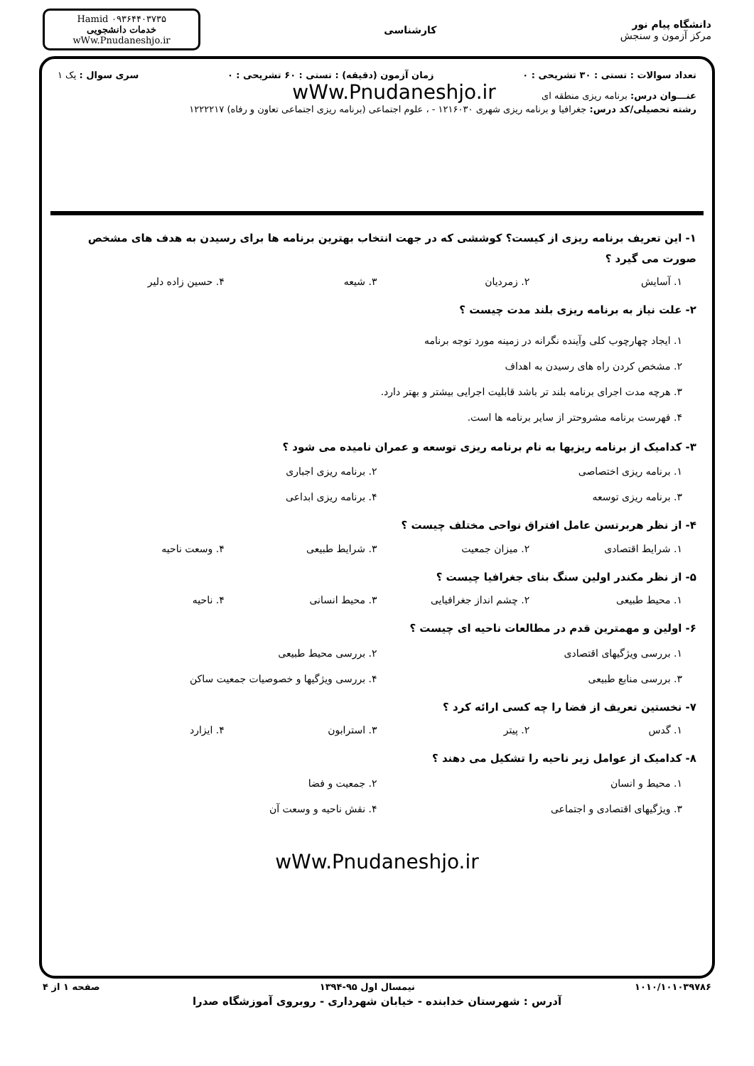دانشگاه پیام نور
مرکز آزمون و سنجش
کارشناسی
Hamid ۰۹۳۶۴۴۰۳۷۳۵
خدمات دانشجویی
wWw.Pnudaneshjo.ir
تعداد سوالات : تستی : ۳۰ تشریحی : ۰ زمان آزمون (دقیقه) : تستی : ۶۰ تشریحی : ۰ سری سوال : یک ۱
عنـــوان درس: برنامه ریزی منطقه ای wWw.Pnudaneshjo.ir
رشته تحصیلی/کد درس: جغرافیا و برنامه ریزی شهری ۱۲۱۶۰۳۰ - ، علوم اجتماعی (برنامه ریزی اجتماعی تعاون و رفاه) ۱۲۲۲۲۱۷
۱- این تعریف برنامه ریزی از کیست؟ کوششی که در جهت انتخاب بهترین برنامه ها برای رسیدن به هدف های مشخص صورت می گیرد ؟
۱. آسایش
۲. زمردیان
۳. شیعه
۴. حسین زاده دلیر
۲- علت نیاز به برنامه ریزی بلند مدت چیست ؟
۱. ایجاد چهارچوب کلی وآینده نگرانه در زمینه مورد توجه برنامه
۲. مشخص کردن راه های رسیدن به اهداف
۳. هرچه مدت اجرای برنامه بلند تر باشد قابلیت اجرایی بیشتر و بهتر دارد.
۴. فهرست برنامه مشروحتر از سایر برنامه ها است.
۳- کدامیک از برنامه ریزیها به نام برنامه ریزی توسعه و عمران نامیده می شود ؟
۱. برنامه ریزی اختصاصی
۲. برنامه ریزی اجباری
۳. برنامه ریزی توسعه
۴. برنامه ریزی ابداعی
۴- از نظر هربرتسن عامل افتراق نواحی مختلف چیست ؟
۱. شرایط اقتصادی
۲. میزان جمعیت
۳. شرایط طبیعی
۴. وسعت ناحیه
۵- از نظر مکندر اولین سنگ بنای جغرافیا چیست ؟
۱. محیط طبیعی
۲. چشم انداز جغرافیایی
۳. محیط انسانی
۴. ناحیه
۶- اولین و مهمترین قدم در مطالعات ناحیه ای چیست ؟
۱. بررسی ویژگیهای اقتصادی
۲. بررسی محیط طبیعی
۳. بررسی منابع طبیعی
۴. بررسی ویژگیها و خصوصیات جمعیت ساکن
۷- نخستین تعریف از فضا را چه کسی ارائه کرد ؟
۱. گدس
۲. پیتر
۳. استرابون
۴. ایزارد
۸- کدامیک از عوامل زیر ناحیه را تشکیل می دهند ؟
۱. محیط و انسان
۲. جمعیت و فضا
۳. ویژگیهای اقتصادی و اجتماعی
۴. نقش ناحیه و وسعت آن
wWw.Pnudaneshjo.ir
۱۰۱۰/۱۰۱۰۳۹۷۸۶ نیمسال اول ۹۵-۱۳۹۴ صفحه ۱ از ۴
آدرس : شهرستان خدابنده - خیابان شهرداری - روبروی آموزشگاه صدرا